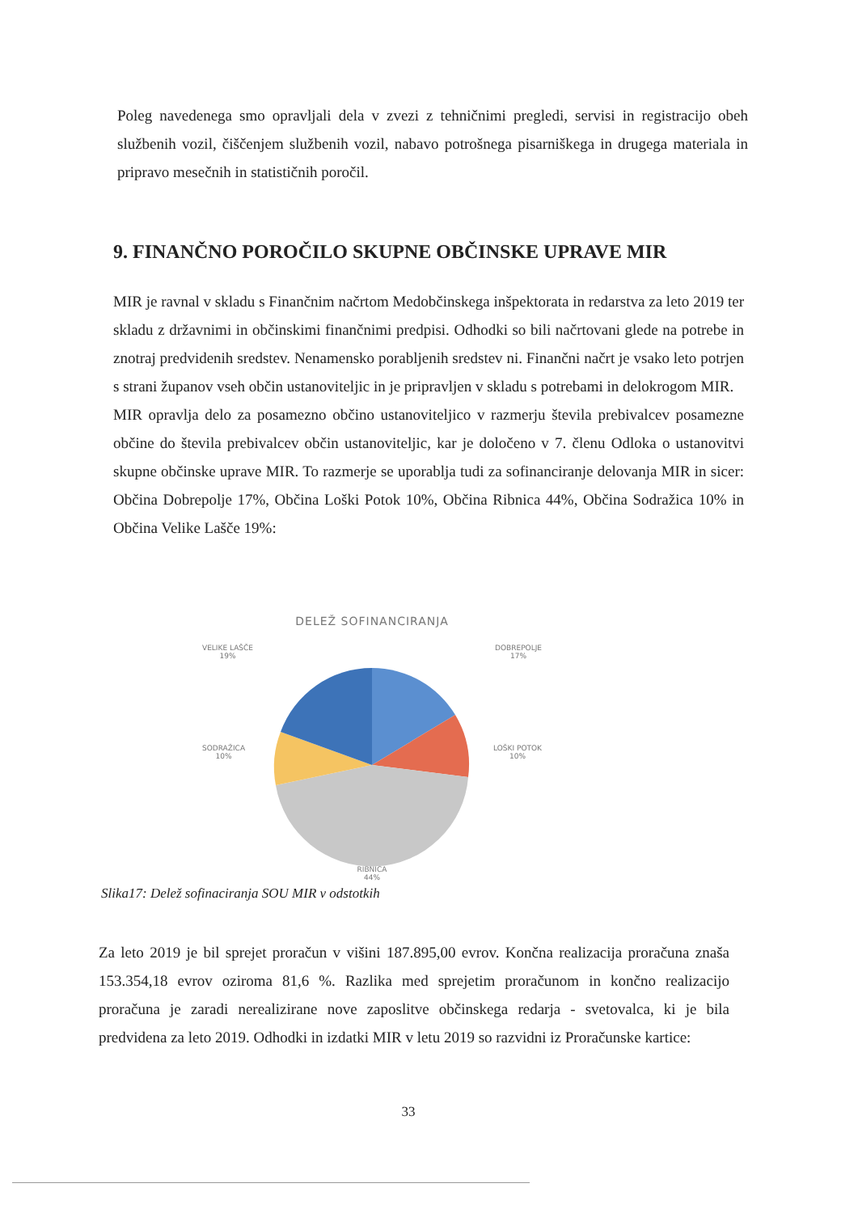Poleg navedenega smo opravljali dela v zvezi z tehničnimi pregledi, servisi in registracijo obeh službenih vozil, čiščenjem službenih vozil, nabavo potrošnega pisarniškega in drugega materiala in pripravo mesečnih in statističnih poročil.
9. FINANČNO POROČILO SKUPNE OBČINSKE UPRAVE MIR
MIR je ravnal v skladu s Finančnim načrtom Medobčinskega inšpektorata in redarstva za leto 2019 ter skladu z državnimi in občinskimi finančnimi predpisi. Odhodki so bili načrtovani glede na potrebe in znotraj predvidenih sredstev. Nenamensko porabljenih sredstev ni. Finančni načrt je vsako leto potrjen s strani županov vseh občin ustanoviteljic in je pripravljen v skladu s potrebami in delokrogom MIR.
MIR opravlja delo za posamezno občino ustanoviteljico v razmerju števila prebivalcev posamezne občine do števila prebivalcev občin ustanoviteljic, kar je določeno v 7. členu Odloka o ustanovitvi skupne občinske uprave MIR. To razmerje se uporablja tudi za sofinanciranje delovanja MIR in sicer: Občina Dobrepolje 17%, Občina Loški Potok 10%, Občina Ribnica 44%, Občina Sodražica 10% in Občina Velike Lašče 19%:
DELEŽ SOFINANCIRANJA
VELIKE LAŠČE
19%
DOBREPOLJE
17%
SODRAŽICA
10%
LOŠKI POTOK
10%
RIBNICA
44%
Slika17: Delež sofinaciranja SOU MIR v odstotkih
Za leto 2019 je bil sprejet proračun v višini 187.895,00 evrov. Končna realizacija proračuna znaša 153.354,18 evrov oziroma 81,6 %. Razlika med sprejetim proračunom in končno realizacijo proračuna je zaradi nerealizirane nove zaposlitve občinskega redarja - svetovalca, ki je bila predvidena za leto 2019. Odhodki in izdatki MIR v letu 2019 so razvidni iz Proračunske kartice:
33